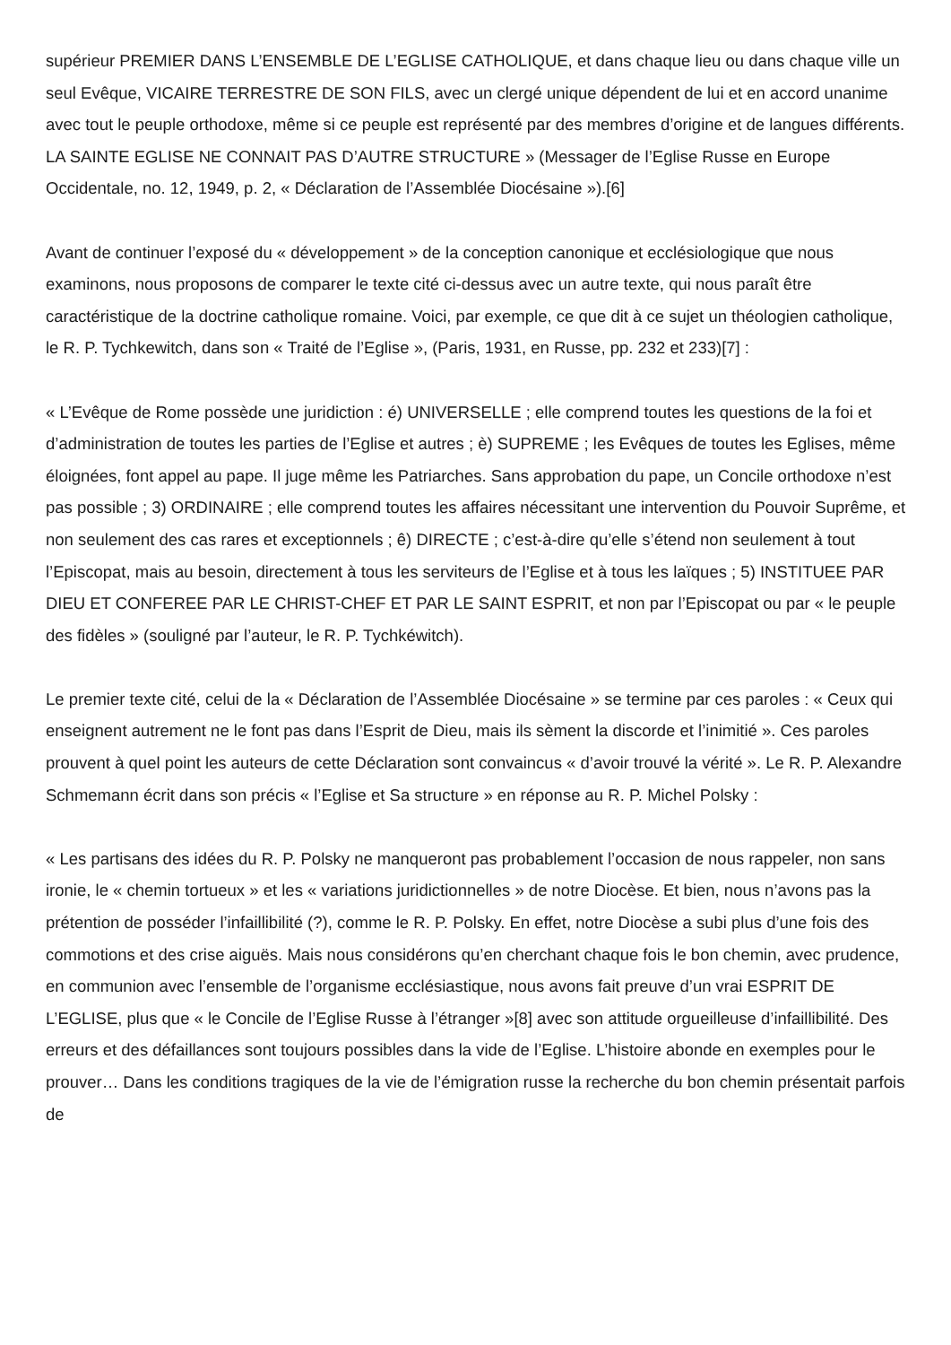supérieur PREMIER DANS L’ENSEMBLE DE L’EGLISE CATHOLIQUE, et dans chaque lieu ou dans chaque ville un seul Evêque, VICAIRE TERRESTRE DE SON FILS, avec un clergé unique dépendent de lui et en accord unanime avec tout le peuple orthodoxe, même si ce peuple est représenté par des membres d’origine et de langues différents. LA SAINTE EGLISE NE CONNAIT PAS D’AUTRE STRUCTURE » (Messager de l’Eglise Russe en Europe Occidentale, no. 12, 1949, p. 2, « Déclaration de l’Assemblée Diocésaine »).[6]
Avant de continuer l’exposé du « développement » de la conception canonique et ecclésiologique que nous examinons, nous proposons de comparer le texte cité ci-dessus avec un autre texte, qui nous paraît être caractéristique de la doctrine catholique romaine. Voici, par exemple, ce que dit à ce sujet un théologien catholique, le R. P. Tychkewitch, dans son « Traité de l’Eglise », (Paris, 1931, en Russe, pp. 232 et 233)[7] :
« L’Evêque de Rome possède une juridiction : é) UNIVERSELLE ; elle comprend toutes les questions de la foi et d’administration de toutes les parties de l’Eglise et autres ; è) SUPREME ; les Evêques de toutes les Eglises, même éloignées, font appel au pape. Il juge même les Patriarches. Sans approbation du pape, un Concile orthodoxe n’est pas possible ; 3) ORDINAIRE ; elle comprend toutes les affaires nécessitant une intervention du Pouvoir Suprême, et non seulement des cas rares et exceptionnels ; ê) DIRECTE ; c’est-à-dire qu’elle s’étend non seulement à tout l’Episcopat, mais au besoin, directement à tous les serviteurs de l’Eglise et à tous les laïques ; 5) INSTITUEE PAR DIEU ET CONFEREE PAR LE CHRIST-CHEF ET PAR LE SAINT ESPRIT, et non par l’Episcopat ou par « le peuple des fidèles » (souligné par l’auteur, le R. P. Tychkéwitch).
Le premier texte cité, celui de la « Déclaration de l’Assemblée Diocésaine » se termine par ces paroles : « Ceux qui enseignent autrement ne le font pas dans l’Esprit de Dieu, mais ils sèment la discorde et l’inimitié ». Ces paroles prouvent à quel point les auteurs de cette Déclaration sont convaincus « d’avoir trouvé la vérité ». Le R. P. Alexandre Schmemann écrit dans son précis « l’Eglise et Sa structure » en réponse au R. P. Michel Polsky :
« Les partisans des idées du R. P. Polsky ne manqueront pas probablement l’occasion de nous rappeler, non sans ironie, le « chemin tortueux » et les « variations juridictionnelles » de notre Diocèse. Et bien, nous n’avons pas la prétention de posséder l’infaillibilité (?), comme le R. P. Polsky. En effet, notre Diocèse a subi plus d’une fois des commotions et des crise aiguës. Mais nous considérons qu’en cherchant chaque fois le bon chemin, avec prudence, en communion avec l’ensemble de l’organisme ecclésiastique, nous avons fait preuve d’un vrai ESPRIT DE L’EGLISE, plus que « le Concile de l’Eglise Russe à l’étranger »[8] avec son attitude orgueilleuse d’infaillibilité. Des erreurs et des défaillances sont toujours possibles dans la vide de l’Eglise. L’histoire abonde en exemples pour le prouver… Dans les conditions tragiques de la vie de l’émigration russe la recherche du bon chemin présentait parfois de